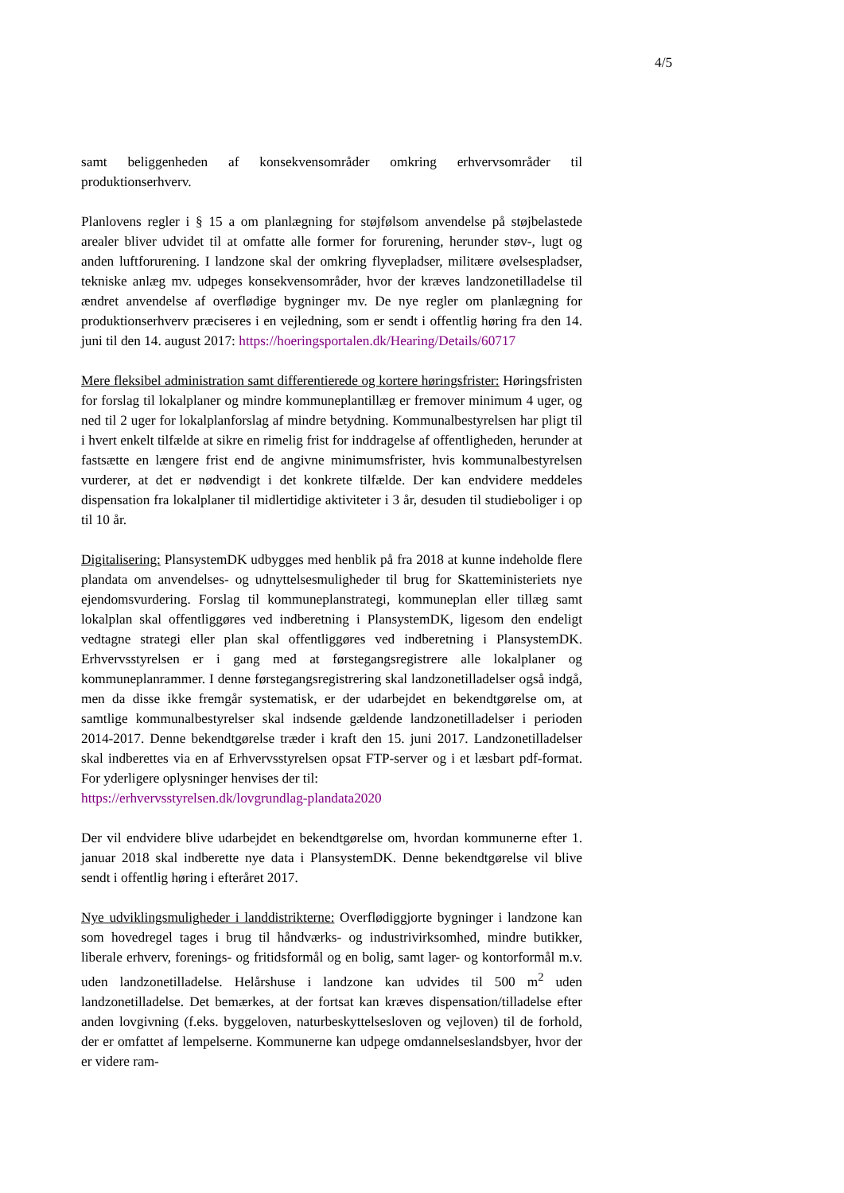4/5
samt beliggenheden af konsekvensområder omkring erhvervsområder til produktionserhverv.
Planlovens regler i § 15 a om planlægning for støjfølsom anvendelse på støjbelastede arealer bliver udvidet til at omfatte alle former for forurening, herunder støv-, lugt og anden luftforurening. I landzone skal der omkring flyvepladser, militære øvelsespladser, tekniske anlæg mv. udpeges konsekvensområder, hvor der kræves landzonetilladelse til ændret anvendelse af overflødige bygninger mv. De nye regler om planlægning for produktionserhverv præciseres i en vejledning, som er sendt i offentlig høring fra den 14. juni til den 14. august 2017: https://hoeringsportalen.dk/Hearing/Details/60717
Mere fleksibel administration samt differentierede og kortere høringsfrister: Høringsfristen for forslag til lokalplaner og mindre kommuneplantillæg er fremover minimum 4 uger, og ned til 2 uger for lokalplanforslag af mindre betydning. Kommunalbestyrelsen har pligt til i hvert enkelt tilfælde at sikre en rimelig frist for inddragelse af offentligheden, herunder at fastsætte en længere frist end de angivne minimumsfrister, hvis kommunalbestyrelsen vurderer, at det er nødvendigt i det konkrete tilfælde. Der kan endvidere meddeles dispensation fra lokalplaner til midlertidige aktiviteter i 3 år, desuden til studieboliger i op til 10 år.
Digitalisering: PlansystemDK udbygges med henblik på fra 2018 at kunne indeholde flere plandata om anvendelses- og udnyttelsesmuligheder til brug for Skatteministeriets nye ejendomsvurdering. Forslag til kommuneplanstrategi, kommuneplan eller tillæg samt lokalplan skal offentliggøres ved indberetning i PlansystemDK, ligesom den endeligt vedtagne strategi eller plan skal offentliggøres ved indberetning i PlansystemDK. Erhvervsstyrelsen er i gang med at førstegangsregistrere alle lokalplaner og kommuneplanrammer. I denne førstegangsregistrering skal landzonetilladelser også indgå, men da disse ikke fremgår systematisk, er der udarbejdet en bekendtgørelse om, at samtlige kommunalbestyrelser skal indsende gældende landzonetilladelser i perioden 2014-2017. Denne bekendtgørelse træder i kraft den 15. juni 2017. Landzonetilladelser skal indberettes via en af Erhvervsstyrelsen opsat FTP-server og i et læsbart pdf-format. For yderligere oplysninger henvises der til:
https://erhvervsstyrelsen.dk/lovgrundlag-plandata2020
Der vil endvidere blive udarbejdet en bekendtgørelse om, hvordan kommunerne efter 1. januar 2018 skal indberette nye data i PlansystemDK. Denne bekendtgørelse vil blive sendt i offentlig høring i efteråret 2017.
Nye udviklingsmuligheder i landdistrikterne: Overflødiggjorte bygninger i landzone kan som hovedregel tages i brug til håndværks- og industrivirksomhed, mindre butikker, liberale erhverv, forenings- og fritidsformål og en bolig, samt lager- og kontorformål m.v. uden landzonetilladelse. Helårshuse i landzone kan udvides til 500 m<sup>2</sup> uden landzonetilladelse. Det bemærkes, at der fortsat kan kræves dispensation/tilladelse efter anden lovgivning (f.eks. byggeloven, naturbeskyttelsesloven og vejloven) til de forhold, der er omfattet af lempelserne. Kommunerne kan udpege omdannelseslandsbyer, hvor der er videre ram-